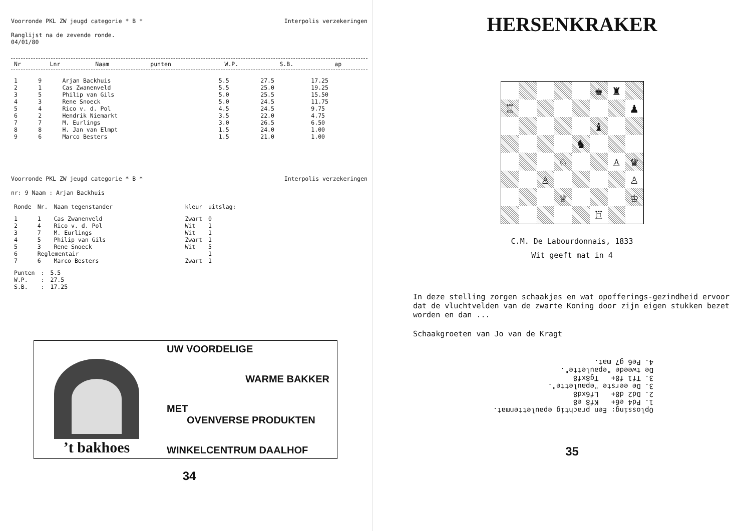Voorronde PKL ZW jeugd categorie * B * Interpolis verzekeringen
Ranglijst na de zevende ronde.
04/01/80
| Nr | Lnr | Naam | punten | W.P. | S.B. | ap |
| --- | --- | --- | --- | --- | --- | --- |
| 1 | 9 | Arjan Backhuis | 5.5 | 27.5 | 17.25 |
| 2 | 1 | Cas Zwanenveld | 5.5 | 25.0 | 19.25 |
| 3 | 5 | Philip van Gils | 5.0 | 25.5 | 15.50 |
| 4 | 3 | Rene Snoeck | 5.0 | 24.5 | 11.75 |
| 5 | 4 | Rico v. d. Pol | 4.5 | 24.5 | 9.75 |
| 6 | 2 | Hendrik Niemarkt | 3.5 | 22.0 | 4.75 |
| 7 | 7 | M. Eurlings | 3.0 | 26.5 | 6.50 |
| 8 | 8 | H. Jan van Elmpt | 1.5 | 24.0 | 1.00 |
| 9 | 6 | Marco Besters | 1.5 | 21.0 | 1.00 |
Voorronde PKL ZW jeugd categorie * B * Interpolis verzekeringen
nr: 9 Naam : Arjan Backhuis
| Ronde | Nr. | Naam tegenstander | kleur | uitslag: |
| --- | --- | --- | --- | --- |
| 1 | 1 | Cas Zwanenveld | Zwart | 0 |
| 2 | 4 | Rico v. d. Pol | Wit | 1 |
| 3 | 7 | M. Eurlings | Wit | 1 |
| 4 | 5 | Philip van Gils | Zwart | 1 |
| 5 | 3 | Rene Snoeck | Wit | 5 |
| 6 | Reglementair | | | 1 |
| 7 | 6 | Marco Besters | Zwart | 1 |
| Punten | : | 5.5 |
| W.P. | : | 27.5 |
| S.B. | : | 17.25 |
’t bakhoes
UW VOORDELIGE
WARME BAKKER
MET
OVENVERSE PRODUKTEN
WINKELCENTRUM DAALHOF
34
HERSENKRAKER
♚
♜
♖
♟
♝
♞
♘
♙
♛
♙
♙
♕
♔
♖
C.M. De Labourdonnais, 1833
Wit geeft mat in 4
In deze stelling zorgen schaakjes en wat opofferings-gezindheid ervoor dat de vluchtvelden van de zwarte Koning door zijn eigen stukken bezet worden en dan ...
Schaakgroeten van Jo van de Kragt
Oplossing: Een prachtig epaulettenmat.
1. Pd4 e6+ Kf8 e8
2. Dd2 d8+ Lf6xd8
3. De eerste "epaulette".
3. Tf1 f8+ Tg8xf8
De tweede "epaulette".
4. Pe6 g7 mat.
35